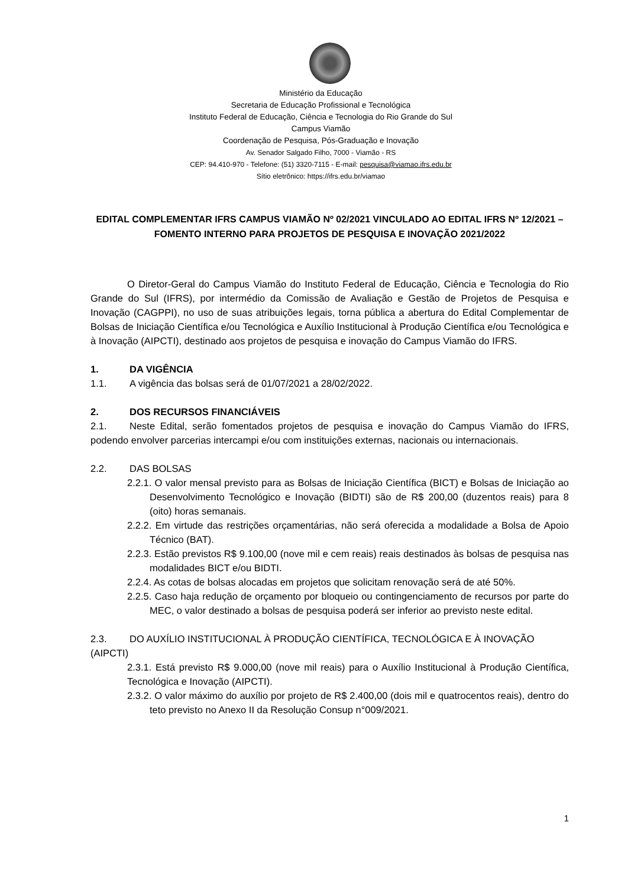Ministério da Educação
Secretaria de Educação Profissional e Tecnológica
Instituto Federal de Educação, Ciência e Tecnologia do Rio Grande do Sul
Campus Viamão
Coordenação de Pesquisa, Pós-Graduação e Inovação
Av. Senador Salgado Filho, 7000 - Viamão - RS
CEP: 94.410-970 - Telefone: (51) 3320-7115 - E-mail: pesquisa@viamao.ifrs.edu.br
Sítio eletrônico: https://ifrs.edu.br/viamao
EDITAL COMPLEMENTAR IFRS CAMPUS VIAMÃO Nº 02/2021 VINCULADO AO EDITAL IFRS Nº 12/2021 – FOMENTO INTERNO PARA PROJETOS DE PESQUISA E INOVAÇÃO 2021/2022
O Diretor-Geral do Campus Viamão do Instituto Federal de Educação, Ciência e Tecnologia do Rio Grande do Sul (IFRS), por intermédio da Comissão de Avaliação e Gestão de Projetos de Pesquisa e Inovação (CAGPPI), no uso de suas atribuições legais, torna pública a abertura do Edital Complementar de Bolsas de Iniciação Científica e/ou Tecnológica e Auxílio Institucional à Produção Científica e/ou Tecnológica e à Inovação (AIPCTI), destinado aos projetos de pesquisa e inovação do Campus Viamão do IFRS.
1. DA VIGÊNCIA
1.1. A vigência das bolsas será de 01/07/2021 a 28/02/2022.
2. DOS RECURSOS FINANCIÁVEIS
2.1. Neste Edital, serão fomentados projetos de pesquisa e inovação do Campus Viamão do IFRS, podendo envolver parcerias intercampi e/ou com instituições externas, nacionais ou internacionais.
2.2. DAS BOLSAS
2.2.1. O valor mensal previsto para as Bolsas de Iniciação Científica (BICT) e Bolsas de Iniciação ao Desenvolvimento Tecnológico e Inovação (BIDTI) são de R$ 200,00 (duzentos reais) para 8 (oito) horas semanais.
2.2.2. Em virtude das restrições orçamentárias, não será oferecida a modalidade a Bolsa de Apoio Técnico (BAT).
2.2.3. Estão previstos R$ 9.100,00 (nove mil e cem reais) reais destinados às bolsas de pesquisa nas modalidades BICT e/ou BIDTI.
2.2.4. As cotas de bolsas alocadas em projetos que solicitam renovação será de até 50%.
2.2.5. Caso haja redução de orçamento por bloqueio ou contingenciamento de recursos por parte do MEC, o valor destinado a bolsas de pesquisa poderá ser inferior ao previsto neste edital.
2.3. DO AUXÍLIO INSTITUCIONAL À PRODUÇÃO CIENTÍFICA, TECNOLÓGICA E À INOVAÇÃO (AIPCTI)
2.3.1. Está previsto R$ 9.000,00 (nove mil reais) para o Auxílio Institucional à Produção Científica, Tecnológica e Inovação (AIPCTI).
2.3.2. O valor máximo do auxílio por projeto de R$ 2.400,00 (dois mil e quatrocentos reais), dentro do teto previsto no Anexo II da Resolução Consup n°009/2021.
1